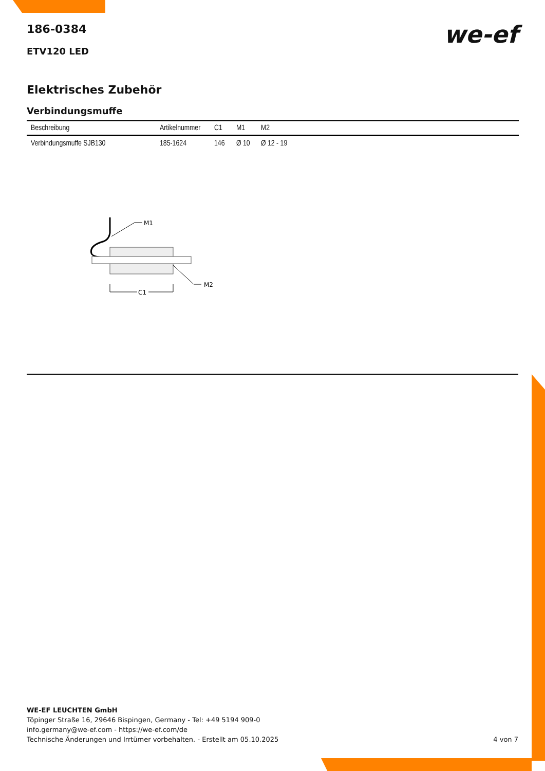we-ef
186-0384
ETV120 LED
Elektrisches Zubehör
Verbindungsmuffe
| Beschreibung | Artikelnummer | C1 | M1 | M2 |
| --- | --- | --- | --- | --- |
| Verbindungsmuffe SJB130 | 185-1624 | 146 | Ø 10 | Ø 12 - 19 |
M1
M2
C1
WE-EF LEUCHTEN GmbH
Töpinger Straße 16, 29646 Bispingen, Germany - Tel: +49 5194 909-0
info.germany@we-ef.com - https://we-ef.com/de
Technische Änderungen und Irrtümer vorbehalten. - Erstellt am 05.10.2025 4 von 7